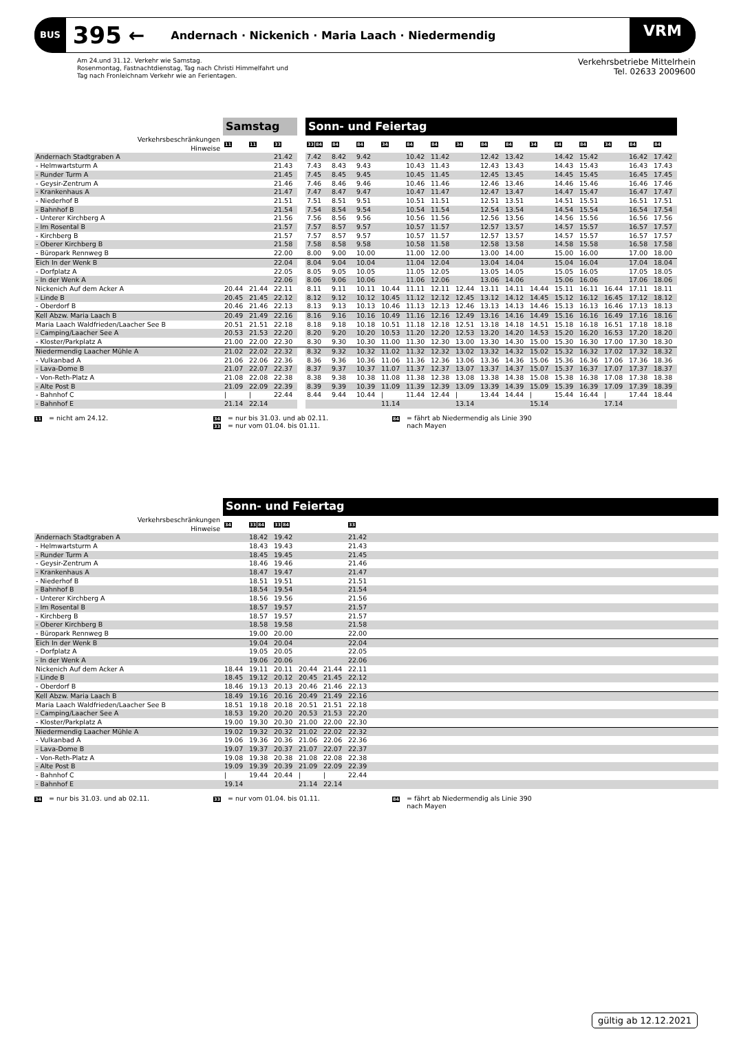BUS 395 ← Andernach · Nickenich · Maria Laach · Niedermendig VRM
Am 24.und 31.12. Verkehr wie Samstag.
Rosenmontag, Fastnachtdienstag, Tag nach Christi Himmelfahrt und
Tag nach Fronleichnam Verkehr wie an Ferientagen.
Verkehrsbetriebe Mittelrhein
Tel. 02633 2009600
| | Samstag | | | | Sonn- und Feiertag | | | | | | | | | | | | | | |
| Verkehrsbeschränkungen Hinweise | 11 | 11 | 33 | | 33 84 | 84 | 84 | 34 | 84 | 84 | 34 | 84 | 84 | 34 | 84 | 84 | 34 | 84 | 84 |
| Andernach Stadtgraben A | | | 21.42 | | 7.42 | 8.42 | 9.42 | | 10.42 | 11.42 | | 12.42 | 13.42 | | 14.42 | 15.42 | | 16.42 | 17.42 |
| - Helmwartsturm A | | | 21.43 | | 7.43 | 8.43 | 9.43 | | 10.43 | 11.43 | | 12.43 | 13.43 | | 14.43 | 15.43 | | 16.43 | 17.43 |
| - Runder Turm A | | | 21.45 | | 7.45 | 8.45 | 9.45 | | 10.45 | 11.45 | | 12.45 | 13.45 | | 14.45 | 15.45 | | 16.45 | 17.45 |
| - Geysir-Zentrum A | | | 21.46 | | 7.46 | 8.46 | 9.46 | | 10.46 | 11.46 | | 12.46 | 13.46 | | 14.46 | 15.46 | | 16.46 | 17.46 |
| - Krankenhaus A | | | 21.47 | | 7.47 | 8.47 | 9.47 | | 10.47 | 11.47 | | 12.47 | 13.47 | | 14.47 | 15.47 | | 16.47 | 17.47 |
| - Niederhof B | | | 21.51 | | 7.51 | 8.51 | 9.51 | | 10.51 | 11.51 | | 12.51 | 13.51 | | 14.51 | 15.51 | | 16.51 | 17.51 |
| - Bahnhof B | | | 21.54 | | 7.54 | 8.54 | 9.54 | | 10.54 | 11.54 | | 12.54 | 13.54 | | 14.54 | 15.54 | | 16.54 | 17.54 |
| - Unterer Kirchberg A | | | 21.56 | | 7.56 | 8.56 | 9.56 | | 10.56 | 11.56 | | 12.56 | 13.56 | | 14.56 | 15.56 | | 16.56 | 17.56 |
| - Im Rosental B | | | 21.57 | | 7.57 | 8.57 | 9.57 | | 10.57 | 11.57 | | 12.57 | 13.57 | | 14.57 | 15.57 | | 16.57 | 17.57 |
| - Kirchberg B | | | 21.57 | | 7.57 | 8.57 | 9.57 | | 10.57 | 11.57 | | 12.57 | 13.57 | | 14.57 | 15.57 | | 16.57 | 17.57 |
| - Oberer Kirchberg B | | | 21.58 | | 7.58 | 8.58 | 9.58 | | 10.58 | 11.58 | | 12.58 | 13.58 | | 14.58 | 15.58 | | 16.58 | 17.58 |
| - Büropark Rennweg B | | | 22.00 | | 8.00 | 9.00 | 10.00 | | 11.00 | 12.00 | | 13.00 | 14.00 | | 15.00 | 16.00 | | 17.00 | 18.00 |
| Eich In der Wenk B | | | 22.04 | | 8.04 | 9.04 | 10.04 | | 11.04 | 12.04 | | 13.04 | 14.04 | | 15.04 | 16.04 | | 17.04 | 18.04 |
| - Dorfplatz A | | | 22.05 | | 8.05 | 9.05 | 10.05 | | 11.05 | 12.05 | | 13.05 | 14.05 | | 15.05 | 16.05 | | 17.05 | 18.05 |
| - In der Wenk A | | | 22.06 | | 8.06 | 9.06 | 10.06 | | 11.06 | 12.06 | | 13.06 | 14.06 | | 15.06 | 16.06 | | 17.06 | 18.06 |
| Nickenich Auf dem Acker A | 20.44 | 21.44 | 22.11 | | 8.11 | 9.11 | 10.11 | 10.44 | 11.11 | 12.11 | 12.44 | 13.11 | 14.11 | 14.44 | 15.11 | 16.11 | 16.44 | 17.11 | 18.11 |
| - Linde B | 20.45 | 21.45 | 22.12 | | 8.12 | 9.12 | 10.12 | 10.45 | 11.12 | 12.12 | 12.45 | 13.12 | 14.12 | 14.45 | 15.12 | 16.12 | 16.45 | 17.12 | 18.12 |
| - Oberdorf B | 20.46 | 21.46 | 22.13 | | 8.13 | 9.13 | 10.13 | 10.46 | 11.13 | 12.13 | 12.46 | 13.13 | 14.13 | 14.46 | 15.13 | 16.13 | 16.46 | 17.13 | 18.13 |
| Kell Abzw. Maria Laach B | 20.49 | 21.49 | 22.16 | | 8.16 | 9.16 | 10.16 | 10.49 | 11.16 | 12.16 | 12.49 | 13.16 | 14.16 | 14.49 | 15.16 | 16.16 | 16.49 | 17.16 | 18.16 |
| Maria Laach Waldfrieden/Laacher See B | 20.51 | 21.51 | 22.18 | | 8.18 | 9.18 | 10.18 | 10.51 | 11.18 | 12.18 | 12.51 | 13.18 | 14.18 | 14.51 | 15.18 | 16.18 | 16.51 | 17.18 | 18.18 |
| - Camping/Laacher See A | 20.53 | 21.53 | 22.20 | | 8.20 | 9.20 | 10.20 | 10.53 | 11.20 | 12.20 | 12.53 | 13.20 | 14.20 | 14.53 | 15.20 | 16.20 | 16.53 | 17.20 | 18.20 |
| - Kloster/Parkplatz A | 21.00 | 22.00 | 22.30 | | 8.30 | 9.30 | 10.30 | 11.00 | 11.30 | 12.30 | 13.00 | 13.30 | 14.30 | 15.00 | 15.30 | 16.30 | 17.00 | 17.30 | 18.30 |
| Niedermendig Laacher Mühle A | 21.02 | 22.02 | 22.32 | | 8.32 | 9.32 | 10.32 | 11.02 | 11.32 | 12.32 | 13.02 | 13.32 | 14.32 | 15.02 | 15.32 | 16.32 | 17.02 | 17.32 | 18.32 |
| - Vulkanbad A | 21.06 | 22.06 | 22.36 | | 8.36 | 9.36 | 10.36 | 11.06 | 11.36 | 12.36 | 13.06 | 13.36 | 14.36 | 15.06 | 15.36 | 16.36 | 17.06 | 17.36 | 18.36 |
| - Lava-Dome B | 21.07 | 22.07 | 22.37 | | 8.37 | 9.37 | 10.37 | 11.07 | 11.37 | 12.37 | 13.07 | 13.37 | 14.37 | 15.07 | 15.37 | 16.37 | 17.07 | 17.37 | 18.37 |
| - Von-Reth-Platz A | 21.08 | 22.08 | 22.38 | | 8.38 | 9.38 | 10.38 | 11.08 | 11.38 | 12.38 | 13.08 | 13.38 | 14.38 | 15.08 | 15.38 | 16.38 | 17.08 | 17.38 | 18.38 |
| - Alte Post B | 21.09 | 22.09 | 22.39 | | 8.39 | 9.39 | 10.39 | 11.09 | 11.39 | 12.39 | 13.09 | 13.39 | 14.39 | 15.09 | 15.39 | 16.39 | 17.09 | 17.39 | 18.39 |
| - Bahnhof C | / | / | 22.44 | | 8.44 | 9.44 | 10.44 | / | 11.44 | 12.44 | / | 13.44 | 14.44 | / | 15.44 | 16.44 | / | 17.44 | 18.44 |
| - Bahnhof E | 21.14 | 22.14 | | | | | | 11.14 | | | 13.14 | | | 15.14 | | | 17.14 | | |
11 = nicht am 24.12.
34 = nur bis 31.03. und ab 02.11.
33 = nur vom 01.04. bis 01.11.
84 = fährt ab Niedermendig als Linie 390
nach Mayen
| | Sonn- und Feiertag | | | | | | |
| Verkehrsbeschränkungen Hinweise | 34 | 33 84 | 33 84 | | | 33 | |
| Andernach Stadtgraben A | | 18.42 | 19.42 | | | 21.42 | |
| - Helmwartsturm A | | 18.43 | 19.43 | | | 21.43 | |
| - Runder Turm A | | 18.45 | 19.45 | | | 21.45 | |
| - Geysir-Zentrum A | | 18.46 | 19.46 | | | 21.46 | |
| - Krankenhaus A | | 18.47 | 19.47 | | | 21.47 | |
| - Niederhof B | | 18.51 | 19.51 | | | 21.51 | |
| - Bahnhof B | | 18.54 | 19.54 | | | 21.54 | |
| - Unterer Kirchberg A | | 18.56 | 19.56 | | | 21.56 | |
| - Im Rosental B | | 18.57 | 19.57 | | | 21.57 | |
| - Kirchberg B | | 18.57 | 19.57 | | | 21.57 | |
| - Oberer Kirchberg B | | 18.58 | 19.58 | | | 21.58 | |
| - Büropark Rennweg B | | 19.00 | 20.00 | | | 22.00 | |
| Eich In der Wenk B | | 19.04 | 20.04 | | | 22.04 | |
| - Dorfplatz A | | 19.05 | 20.05 | | | 22.05 | |
| - In der Wenk A | | 19.06 | 20.06 | | | 22.06 | |
| Nickenich Auf dem Acker A | 18.44 | 19.11 | 20.11 | 20.44 | 21.44 | 22.11 | |
| - Linde B | 18.45 | 19.12 | 20.12 | 20.45 | 21.45 | 22.12 | |
| - Oberdorf B | 18.46 | 19.13 | 20.13 | 20.46 | 21.46 | 22.13 | |
| Kell Abzw. Maria Laach B | 18.49 | 19.16 | 20.16 | 20.49 | 21.49 | 22.16 | |
| Maria Laach Waldfrieden/Laacher See B | 18.51 | 19.18 | 20.18 | 20.51 | 21.51 | 22.18 | |
| - Camping/Laacher See A | 18.53 | 19.20 | 20.20 | 20.53 | 21.53 | 22.20 | |
| - Kloster/Parkplatz A | 19.00 | 19.30 | 20.30 | 21.00 | 22.00 | 22.30 | |
| Niedermendig Laacher Mühle A | 19.02 | 19.32 | 20.32 | 21.02 | 22.02 | 22.32 | |
| - Vulkanbad A | 19.06 | 19.36 | 20.36 | 21.06 | 22.06 | 22.36 | |
| - Lava-Dome B | 19.07 | 19.37 | 20.37 | 21.07 | 22.07 | 22.37 | |
| - Von-Reth-Platz A | 19.08 | 19.38 | 20.38 | 21.08 | 22.08 | 22.38 | |
| - Alte Post B | 19.09 | 19.39 | 20.39 | 21.09 | 22.09 | 22.39 | |
| - Bahnhof C | / | 19.44 | 20.44 | / | / | 22.44 | |
| - Bahnhof E | 19.14 | | | 21.14 | 22.14 | | |
34 = nur bis 31.03. und ab 02.11.
33 = nur vom 01.04. bis 01.11.
84 = fährt ab Niedermendig als Linie 390
nach Mayen
gültig ab 12.12.2021